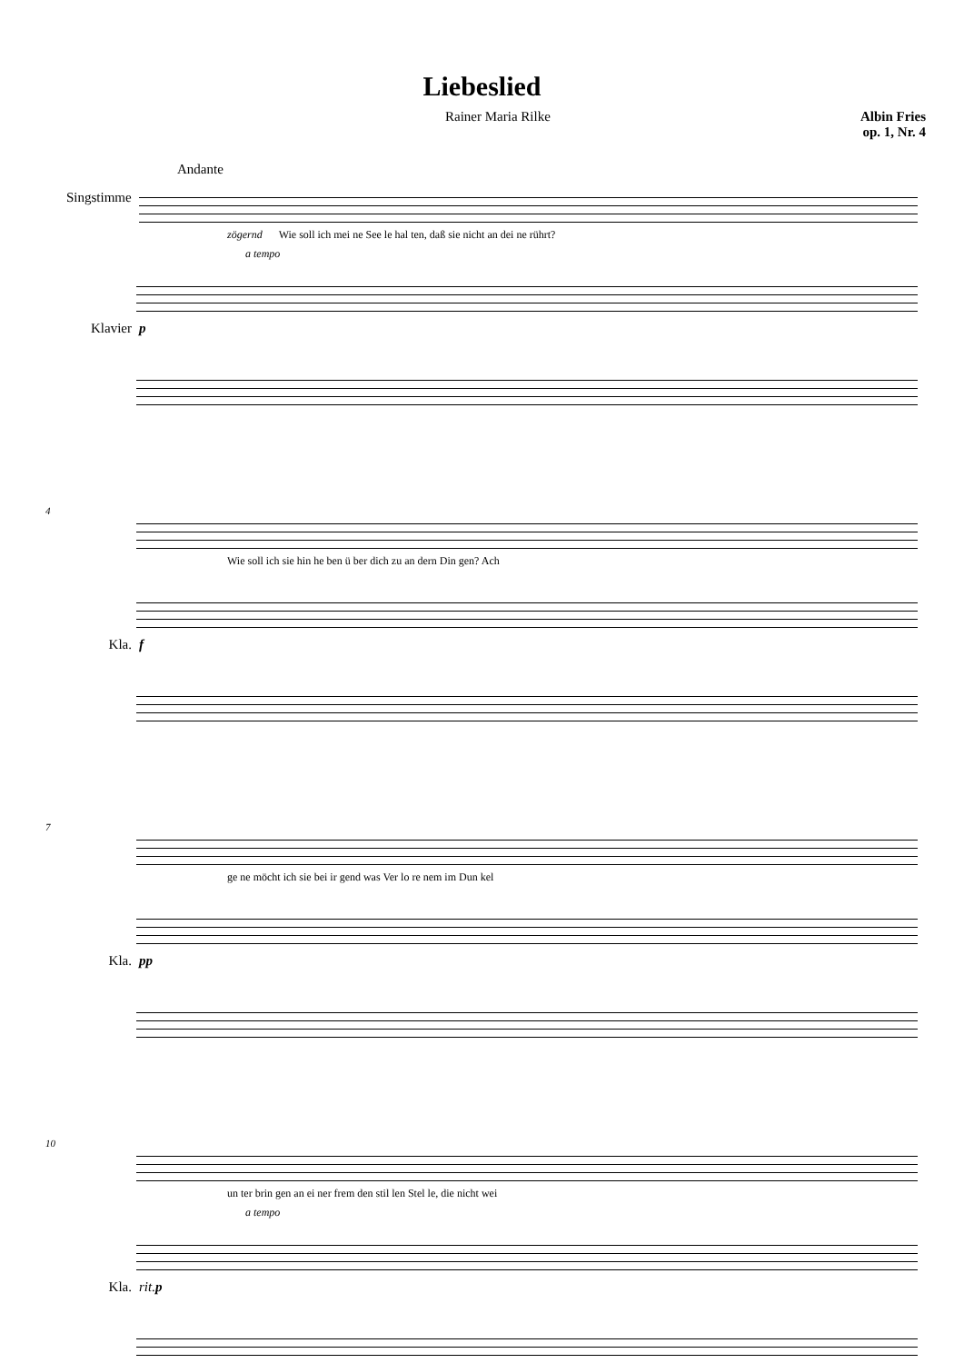Liebeslied
Rainer Maria Rilke Albin Fries
op. 1, Nr. 4
Andante
Singstimme
zögernd Wie soll ich mei ne See le hal ten, daß sie nicht an dei ne rührt?
a tempo
Klavier p
4
Wie soll ich sie hin he ben ü ber dich zu an dern Din gen? Ach
Kla. f
7
ge ne möcht ich sie bei ir gend was Ver lo re nem im Dun kel
Kla. pp
10
un ter brin gen an ei ner frem den stil len Stel le, die nicht wei
a tempo
Kla. rit. p